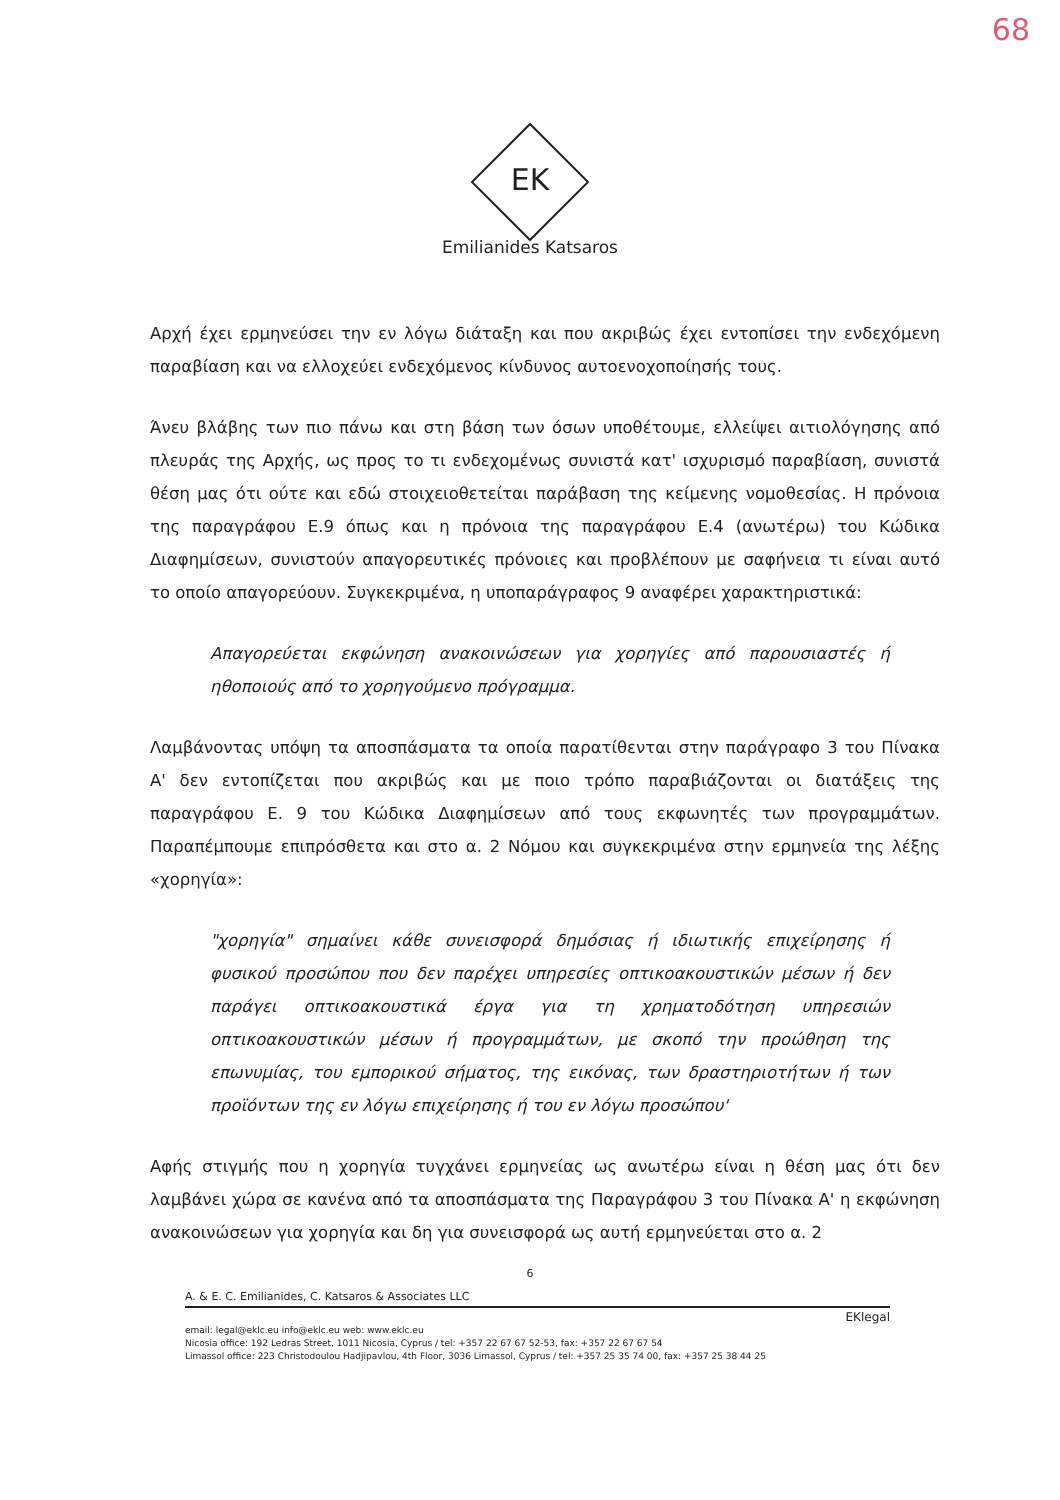68
EK
Emilianides Katsaros
Αρχή έχει ερμηνεύσει την εν λόγω διάταξη και που ακριβώς έχει εντοπίσει την ενδεχόμενη παραβίαση και να ελλοχεύει ενδεχόμενος κίνδυνος αυτοενοχοποίησής τους.
Άνευ βλάβης των πιο πάνω και στη βάση των όσων υποθέτουμε, ελλείψει αιτιολόγησης από πλευράς της Αρχής, ως προς το τι ενδεχομένως συνιστά κατ' ισχυρισμό παραβίαση, συνιστά θέση μας ότι ούτε και εδώ στοιχειοθετείται παράβαση της κείμενης νομοθεσίας. Η πρόνοια της παραγράφου Ε.9 όπως και η πρόνοια της παραγράφου Ε.4 (ανωτέρω) του Κώδικα Διαφημίσεων, συνιστούν απαγορευτικές πρόνοιες και προβλέπουν με σαφήνεια τι είναι αυτό το οποίο απαγορεύουν. Συγκεκριμένα, η υποπαράγραφος 9 αναφέρει χαρακτηριστικά:
Απαγορεύεται εκφώνηση ανακοινώσεων για χορηγίες από παρουσιαστές ή ηθοποιούς από το χορηγούμενο πρόγραμμα.
Λαμβάνοντας υπόψη τα αποσπάσματα τα οποία παρατίθενται στην παράγραφο 3 του Πίνακα Α' δεν εντοπίζεται που ακριβώς και με ποιο τρόπο παραβιάζονται οι διατάξεις της παραγράφου Ε. 9 του Κώδικα Διαφημίσεων από τους εκφωνητές των προγραμμάτων. Παραπέμπουμε επιπρόσθετα και στο α. 2 Νόμου και συγκεκριμένα στην ερμηνεία της λέξης «χορηγία»:
"χορηγία" σημαίνει κάθε συνεισφορά δημόσιας ή ιδιωτικής επιχείρησης ή φυσικού προσώπου που δεν παρέχει υπηρεσίες οπτικοακουστικών μέσων ή δεν παράγει οπτικοακουστικά έργα για τη χρηματοδότηση υπηρεσιών οπτικοακουστικών μέσων ή προγραμμάτων, με σκοπό την προώθηση της επωνυμίας, του εμπορικού σήματος, της εικόνας, των δραστηριοτήτων ή των προϊόντων της εν λόγω επιχείρησης ή του εν λόγω προσώπου'
Αφής στιγμής που η χορηγία τυγχάνει ερμηνείας ως ανωτέρω είναι η θέση μας ότι δεν λαμβάνει χώρα σε κανένα από τα αποσπάσματα της Παραγράφου 3 του Πίνακα Α' η εκφώνηση ανακοινώσεων για χορηγία και δη για συνεισφορά ως αυτή ερμηνεύεται στο α. 2
6
A. & E. C. Emilianides, C. Katsaros & Associates LLC
EKlegal
email: legal@eklc.eu info@eklc.eu web: www.eklc.eu
Nicosia office: 192 Ledras Street, 1011 Nicosia, Cyprus / tel: +357 22 67 67 52-53, fax: +357 22 67 67 54
Limassol office: 223 Christodoulou Hadjipavlou, 4th Floor, 3036 Limassol, Cyprus / tel: +357 25 35 74 00, fax: +357 25 38 44 25